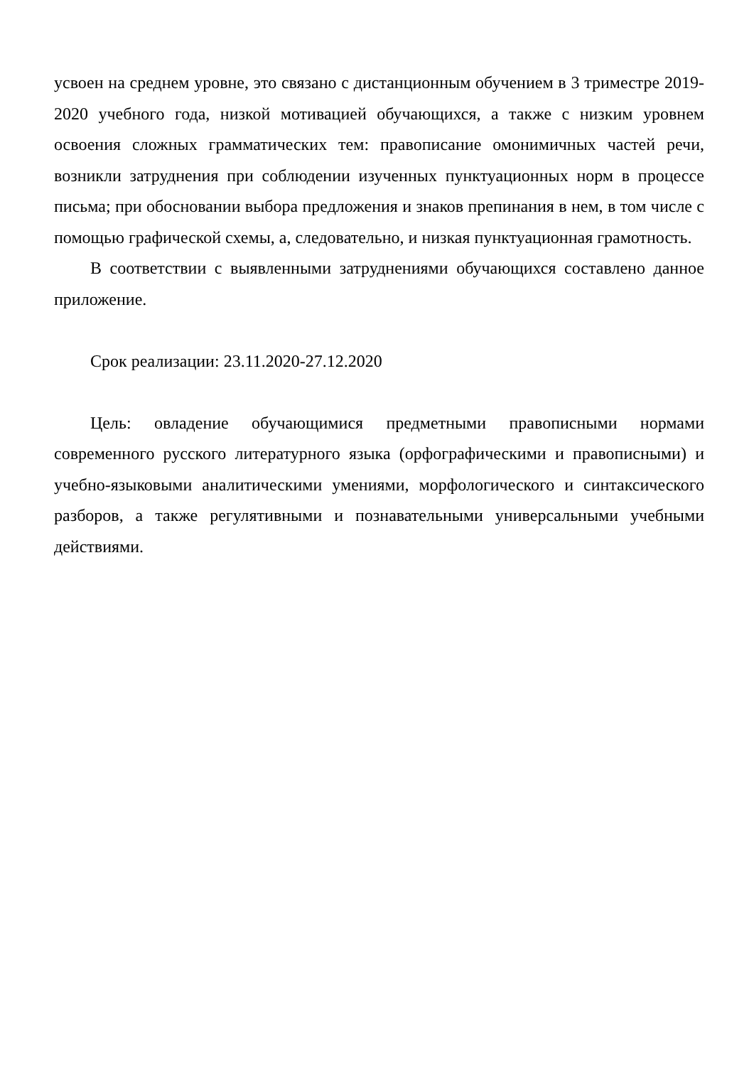усвоен на среднем уровне, это связано с дистанционным обучением в 3 триместре 2019-2020 учебного года, низкой мотивацией обучающихся, а также с низким уровнем освоения сложных грамматических тем: правописание омонимичных частей речи, возникли затруднения при соблюдении изученных пунктуационных норм в процессе письма; при обосновании выбора предложения и знаков препинания в нем, в том числе с помощью графической схемы, а, следовательно, и низкая пунктуационная грамотность.
В соответствии с выявленными затруднениями обучающихся составлено данное приложение.
Срок реализации: 23.11.2020-27.12.2020
Цель: овладение обучающимися предметными правописными нормами современного русского литературного языка (орфографическими и правописными) и учебно-языковыми аналитическими умениями, морфологического и синтаксического разборов, а также регулятивными и познавательными универсальными учебными действиями.